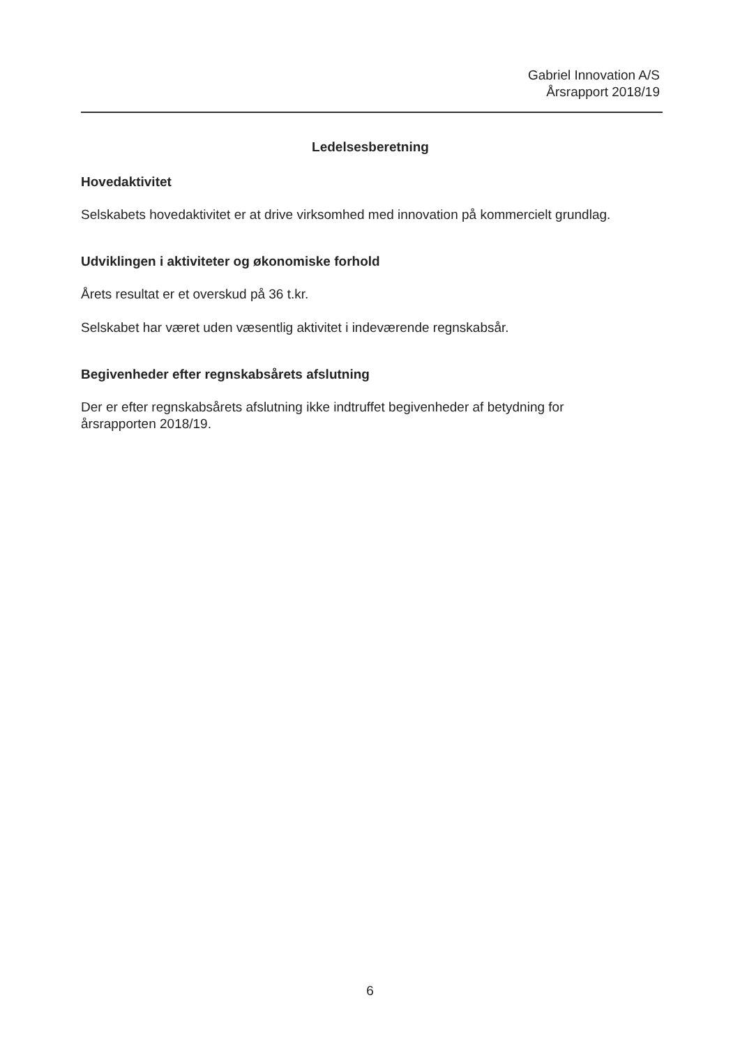Gabriel Innovation A/S
Årsrapport 2018/19
Ledelsesberetning
Hovedaktivitet
Selskabets hovedaktivitet er at drive virksomhed med innovation på kommercielt grundlag.
Udviklingen i aktiviteter og økonomiske forhold
Årets resultat er et overskud på 36 t.kr.
Selskabet har været uden væsentlig aktivitet i indeværende regnskabsår.
Begivenheder efter regnskabsårets afslutning
Der er efter regnskabsårets afslutning ikke indtruffet begivenheder af betydning for
årsrapporten 2018/19.
6